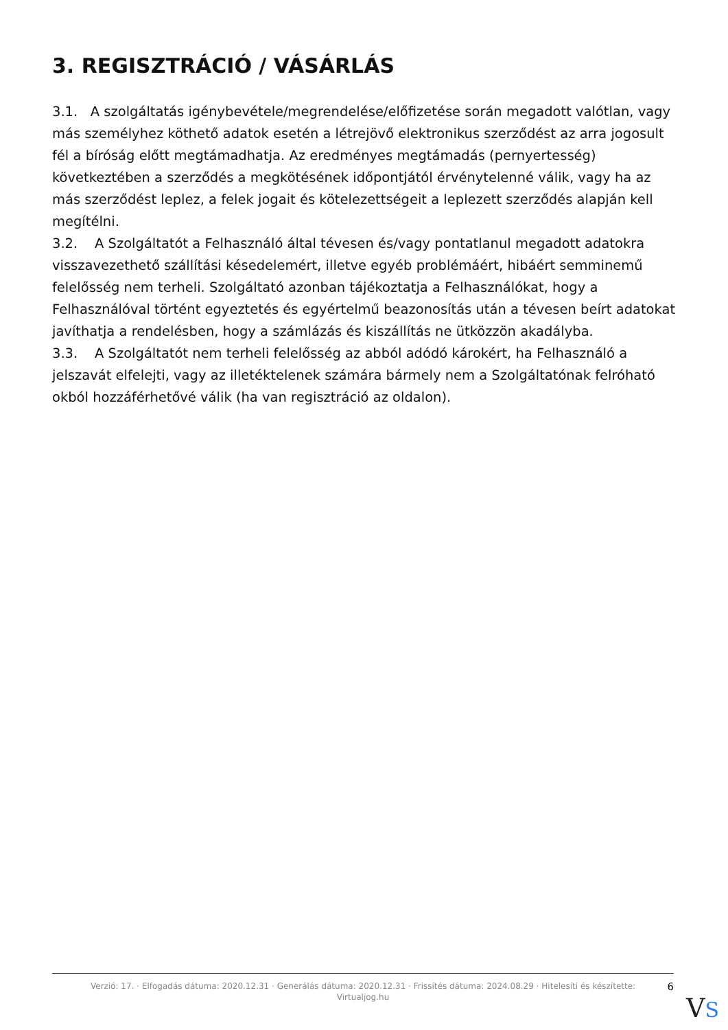3. REGISZTRÁCIÓ / VÁSÁRLÁS
3.1. A szolgáltatás igénybevétele/megrendelése/előfizetése során megadott valótlan, vagy más személyhez köthető adatok esetén a létrejövő elektronikus szerződést az arra jogosult fél a bíróság előtt megtámadhatja. Az eredményes megtámadás (pernyertesség) következtében a szerződés a megkötésének időpontjától érvénytelenné válik, vagy ha az más szerződést leplez, a felek jogait és kötelezettségeit a leplezett szerződés alapján kell megítélni.
3.2. A Szolgáltatót a Felhasználó által tévesen és/vagy pontatlanul megadott adatokra visszavezethető szállítási késedelemért, illetve egyéb problémáért, hibáért semminemű felelősség nem terheli. Szolgáltató azonban tájékoztatja a Felhasználókat, hogy a Felhasználóval történt egyeztetés és egyértelmű beazonosítás után a tévesen beírt adatokat javíthatja a rendelésben, hogy a számlázás és kiszállítás ne ütközzön akadályba.
3.3. A Szolgáltatót nem terheli felelősség az abból adódó károkért, ha Felhasználó a jelszavát elfelejti, vagy az illetéktelenek számára bármely nem a Szolgáltatónak felróható okból hozzáférhetővé válik (ha van regisztráció az oldalon).
Verzió: 17. · Elfogadás dátuma: 2020.12.31 · Generálás dátuma: 2020.12.31 · Frissítés dátuma: 2024.08.29 · Hitelesíti és készítette: Virtualjog.hu
6
VS